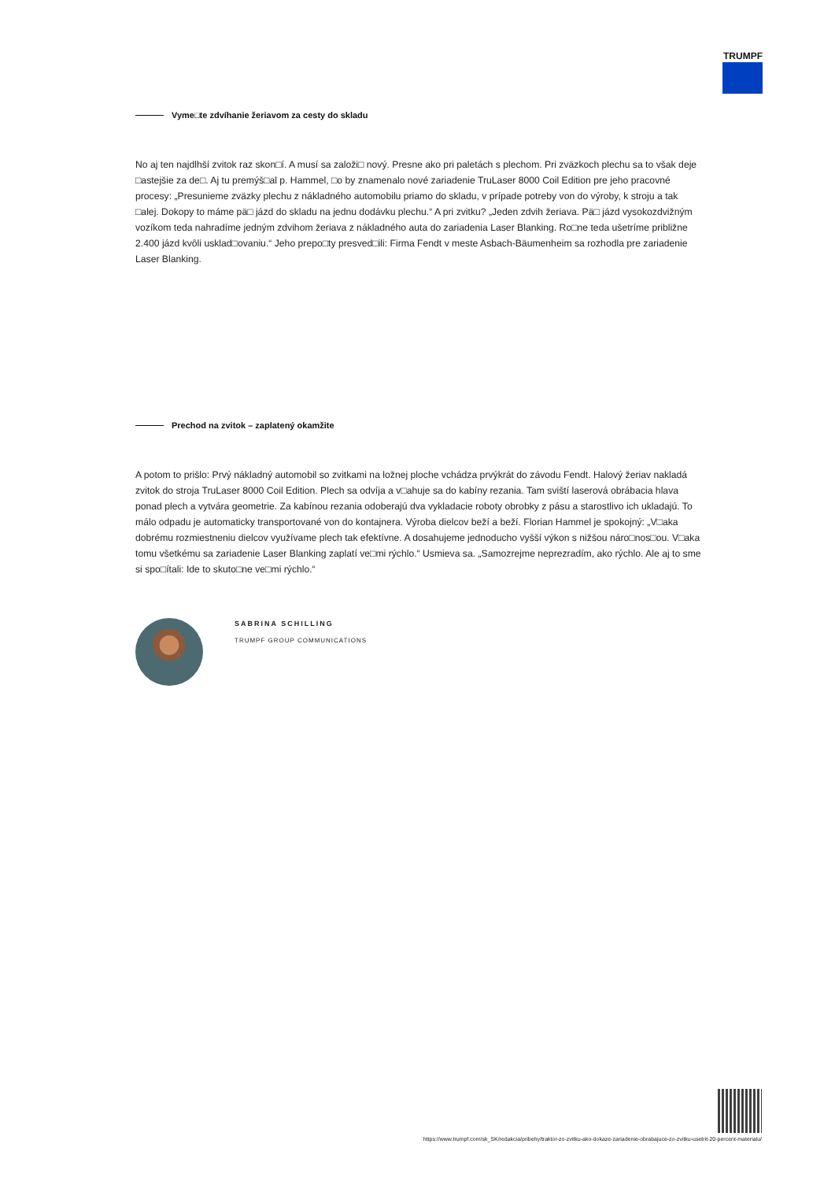TRUMPF
Vyme□te zdvíhanie žeriavom za cesty do skladu
No aj ten najdlhší zvitok raz skon□í. A musí sa založi□ nový. Presne ako pri paletách s plechom. Pri zväzkoch plechu sa to však deje □astejšie za de□. Aj tu premýš□al p. Hammel, □o by znamenalo nové zariadenie TruLaser 8000 Coil Edition pre jeho pracovné procesy: „Presunieme zväzky plechu z nákladného automobilu priamo do skladu, v prípade potreby von do výroby, k stroju a tak □alej. Dokopy to máme pä□ jázd do skladu na jednu dodávku plechu.“ A pri zvitku? „Jeden zdvih žeriava. Pä□ jázd vysokozdvižným vozíkom teda nahradíme jedným zdvihom žeriava z nákladného auta do zariadenia Laser Blanking. Ro□ne teda ušetríme približne 2.400 jázd kvôli usklad□ovaniu.“ Jeho prepo□ty presved□ili: Firma Fendt v meste Asbach-Bäumenheim sa rozhodla pre zariadenie Laser Blanking.
Prechod na zvitok – zaplatený okamžite
A potom to prišlo: Prvý nákladný automobil so zvitkami na ložnej ploche vchádza prvýkrát do závodu Fendt. Halový žeriav nakladá zvitok do stroja TruLaser 8000 Coil Edition. Plech sa odvíja a v□ahuje sa do kabíny rezania. Tam sviští laserová obrábacia hlava ponad plech a vytvára geometrie. Za kabínou rezania odoberajú dva vykladacie roboty obrobky z pásu a starostlivo ich ukladajú. To málo odpadu je automaticky transportované von do kontajnera. Výroba dielcov beží a beží. Florian Hammel je spokojný: „V□aka dobrému rozmiestneniu dielcov využívame plech tak efektívne. A dosahujeme jednoducho vyšší výkon s nižšou náro□nos□ou. V□aka tomu všetkému sa zariadenie Laser Blanking zaplatí ve□mi rýchlo.“ Usmieva sa. „Samozrejme neprezradím, ako rýchlo. Ale aj to sme si spo□ítali: Ide to skuto□ne ve□mi rýchlo.“
SABRINA SCHILLING
TRUMPF GROUP COMMUNICATIONS
https://www.trumpf.com/sk_SK/redakcia/pribehy/traktor-zo-zvitku-ako-dokaze-zariadenie-obrabajuce-zo-zvitku-usetrit-20-percent-materialu/